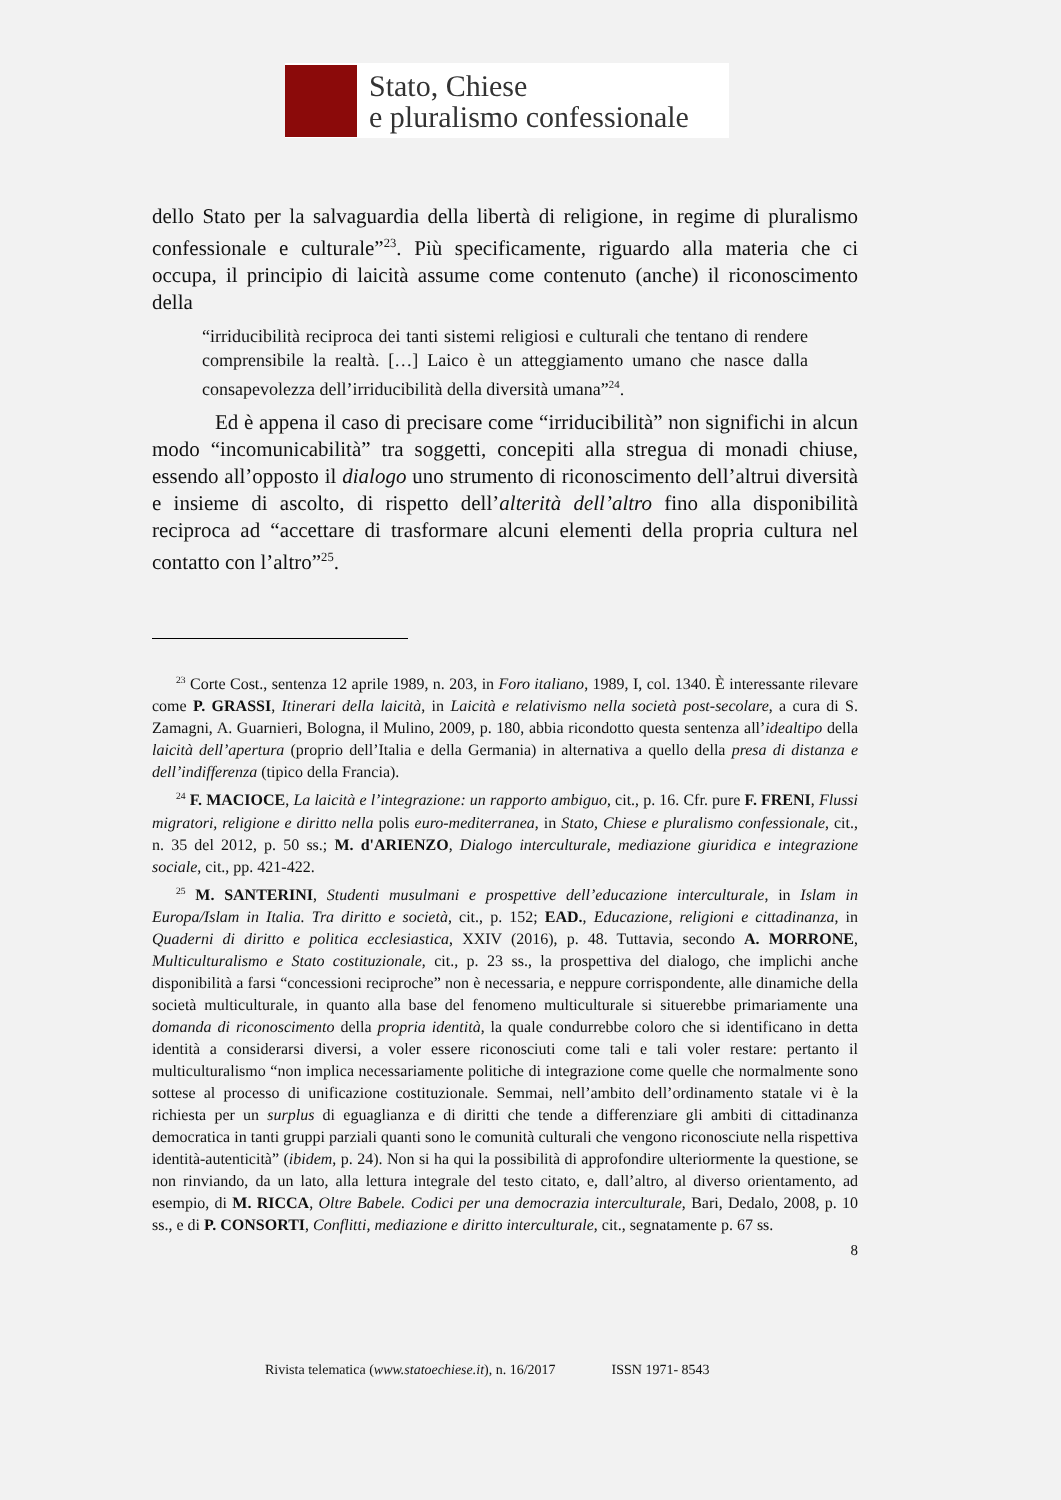Stato, Chiese
e pluralismo confessionale
dello Stato per la salvaguardia della libertà di religione, in regime di pluralismo confessionale e culturale”<sup>23</sup>. Più specificamente, riguardo alla materia che ci occupa, il principio di laicità assume come contenuto (anche) il riconoscimento della
“irriducibilità reciproca dei tanti sistemi religiosi e culturali che tentano di rendere comprensibile la realtà. […] Laico è un atteggiamento umano che nasce dalla consapevolezza dell’irriducibilità della diversità umana”<sup>24</sup>.
Ed è appena il caso di precisare come “irriducibilità” non significhi in alcun modo “incomunicabilità” tra soggetti, concepiti alla stregua di monadi chiuse, essendo all’opposto il dialogo uno strumento di riconoscimento dell’altrui diversità e insieme di ascolto, di rispetto dell’alterità dell’altro fino alla disponibilità reciproca ad “accettare di trasformare alcuni elementi della propria cultura nel contatto con l’altro”<sup>25</sup>.
<sup>23</sup> Corte Cost., sentenza 12 aprile 1989, n. 203, in Foro italiano, 1989, I, col. 1340. È interessante rilevare come P. GRASSI, Itinerari della laicità, in Laicità e relativismo nella società post-secolare, a cura di S. Zamagni, A. Guarnieri, Bologna, il Mulino, 2009, p. 180, abbia ricondotto questa sentenza all’idealtipo della laicità dell’apertura (proprio dell’Italia e della Germania) in alternativa a quello della presa di distanza e dell’indifferenza (tipico della Francia).
<sup>24</sup> F. MACIOCE, La laicità e l’integrazione: un rapporto ambiguo, cit., p. 16. Cfr. pure F. FRENI, Flussi migratori, religione e diritto nella polis euro-mediterranea, in Stato, Chiese e pluralismo confessionale, cit., n. 35 del 2012, p. 50 ss.; M. d'ARIENZO, Dialogo interculturale, mediazione giuridica e integrazione sociale, cit., pp. 421-422.
<sup>25</sup> M. SANTERINI, Studenti musulmani e prospettive dell’educazione interculturale, in Islam in Europa/Islam in Italia. Tra diritto e società, cit., p. 152; EAD., Educazione, religioni e cittadinanza, in Quaderni di diritto e politica ecclesiastica, XXIV (2016), p. 48. Tuttavia, secondo A. MORRONE, Multiculturalismo e Stato costituzionale, cit., p. 23 ss., la prospettiva del dialogo, che implichi anche disponibilità a farsi “concessioni reciproche” non è necessaria, e neppure corrispondente, alle dinamiche della società multiculturale, in quanto alla base del fenomeno multiculturale si situerebbe primariamente una domanda di riconoscimento della propria identità, la quale condurrebbe coloro che si identificano in detta identità a considerarsi diversi, a voler essere riconosciuti come tali e tali voler restare: pertanto il multiculturalismo “non implica necessariamente politiche di integrazione come quelle che normalmente sono sottese al processo di unificazione costituzionale. Semmai, nell’ambito dell’ordinamento statale vi è la richiesta per un surplus di eguaglianza e di diritti che tende a differenziare gli ambiti di cittadinanza democratica in tanti gruppi parziali quanti sono le comunità culturali che vengono riconosciute nella rispettiva identità-autenticità” (ibidem, p. 24). Non si ha qui la possibilità di approfondire ulteriormente la questione, se non rinviando, da un lato, alla lettura integrale del testo citato, e, dall’altro, al diverso orientamento, ad esempio, di M. RICCA, Oltre Babele. Codici per una democrazia interculturale, Bari, Dedalo, 2008, p. 10 ss., e di P. CONSORTI, Conflitti, mediazione e diritto interculturale, cit., segnatamente p. 67 ss.
8
Rivista telematica (www.statoechiese.it), n. 16/2017 ISSN 1971- 8543